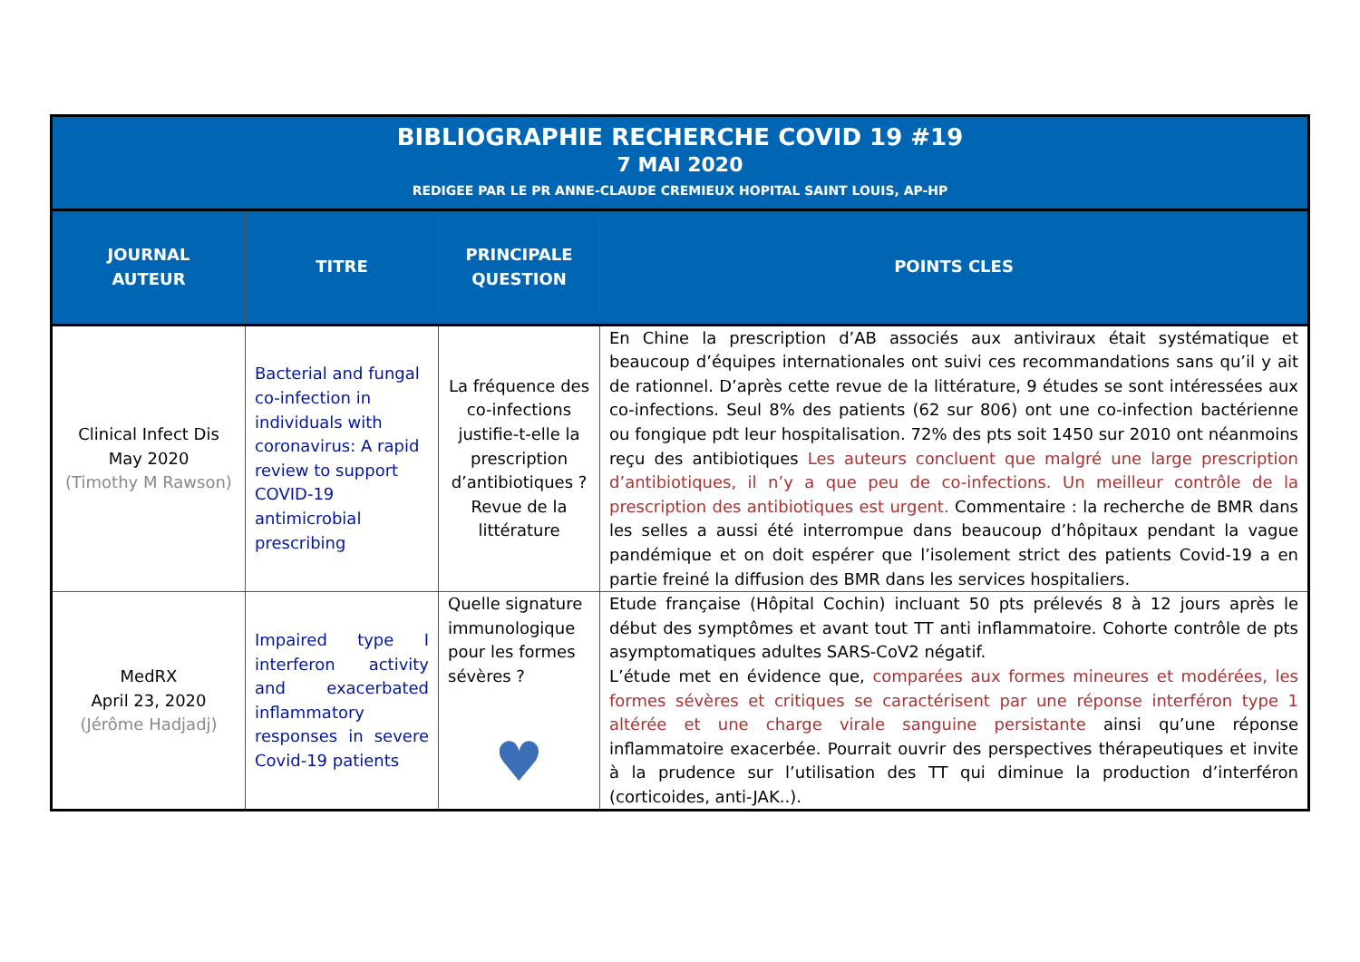| BIBLIOGRAPHIE RECHERCHE COVID 19 #19 7 MAI 2020 REDIGEE PAR LE PR ANNE-CLAUDE CREMIEUX HOPITAL SAINT LOUIS, AP-HP | | | |
| JOURNAL AUTEUR | TITRE | PRINCIPALE QUESTION | POINTS CLES |
| Clinical Infect Dis May 2020 (Timothy M Rawson) | Bacterial and fungal co-infection in individuals with coronavirus: A rapid review to support COVID-19 antimicrobial prescribing | La fréquence des co-infections justifie-t-elle la prescription d’antibiotiques ? Revue de la littérature | En Chine la prescription d’AB associés aux antiviraux était systématique et beaucoup d’équipes internationales ont suivi ces recommandations sans qu’il y ait de rationnel. D’après cette revue de la littérature, 9 études se sont intéressées aux co-infections. Seul 8% des patients (62 sur 806) ont une co-infection bactérienne ou fongique pdt leur hospitalisation. 72% des pts soit 1450 sur 2010 ont néanmoins reçu des antibiotiques Les auteurs concluent que malgré une large prescription d’antibiotiques, il n’y a que peu de co-infections. Un meilleur contrôle de la prescription des antibiotiques est urgent. Commentaire : la recherche de BMR dans les selles a aussi été interrompue dans beaucoup d’hôpitaux pendant la vague pandémique et on doit espérer que l’isolement strict des patients Covid-19 a en partie freiné la diffusion des BMR dans les services hospitaliers. |
| MedRX April 23, 2020 (Jérôme Hadjadj) | Impaired type I interferon activity and exacerbated inflammatory responses in severe Covid-19 patients | Quelle signature immunologique pour les formes sévères ? ♥ | Etude française (Hôpital Cochin) incluant 50 pts prélevés 8 à 12 jours après le début des symptômes et avant tout TT anti inflammatoire. Cohorte contrôle de pts asymptomatiques adultes SARS-CoV2 négatif. L’étude met en évidence que, comparées aux formes mineures et modérées, les formes sévères et critiques se caractérisent par une réponse interféron type 1 altérée et une charge virale sanguine persistante ainsi qu’une réponse inflammatoire exacerbée. Pourrait ouvrir des perspectives thérapeutiques et invite à la prudence sur l’utilisation des TT qui diminue la production d’interféron (corticoides, anti-JAK..). |